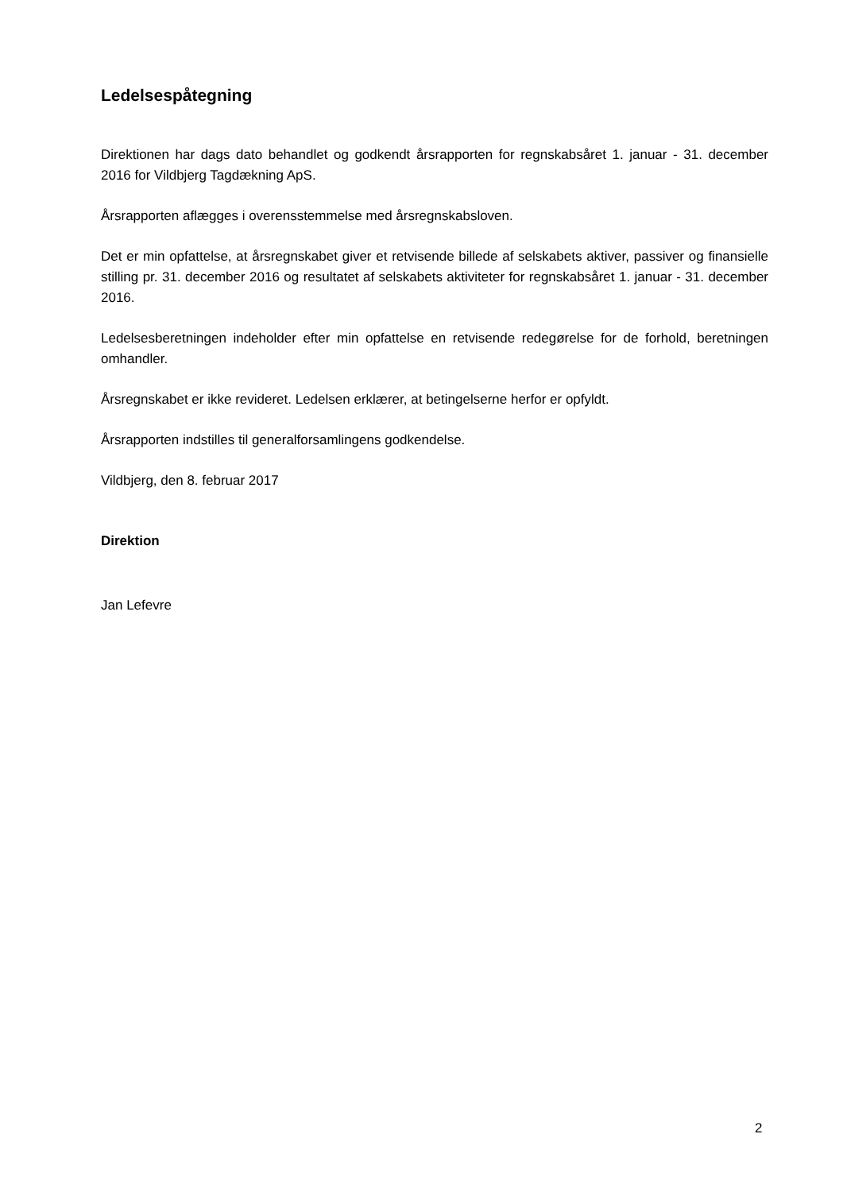Ledelsespåtegning
Direktionen har dags dato behandlet og godkendt årsrapporten for regnskabsåret 1. januar - 31. december 2016 for Vildbjerg Tagdækning ApS.
Årsrapporten aflægges i overensstemmelse med årsregnskabsloven.
Det er min opfattelse, at årsregnskabet giver et retvisende billede af selskabets aktiver, passiver og finansielle stilling pr. 31. december 2016 og resultatet af selskabets aktiviteter for regnskabsåret 1. januar - 31. december 2016.
Ledelsesberetningen indeholder efter min opfattelse en retvisende redegørelse for de forhold, beretningen omhandler.
Årsregnskabet er ikke revideret. Ledelsen erklærer, at betingelserne herfor er opfyldt.
Årsrapporten indstilles til generalforsamlingens godkendelse.
Vildbjerg, den 8. februar 2017
Direktion
Jan Lefevre
2